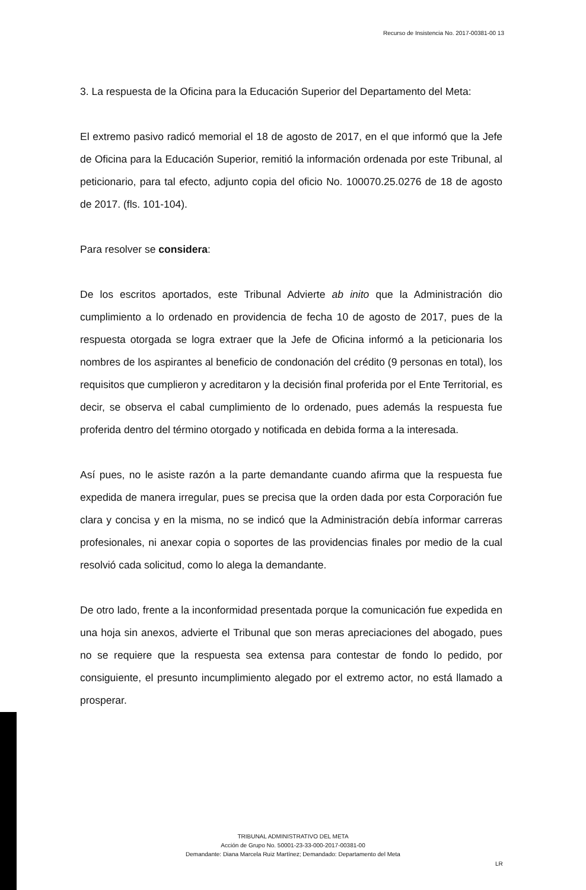Recurso de Insistencia No. 2017-00381-00 13
3. La respuesta de la Oficina para la Educación Superior del Departamento del Meta:
El extremo pasivo radicó memorial el 18 de agosto de 2017, en el que informó que la Jefe de Oficina para la Educación Superior, remitió la información ordenada por este Tribunal, al peticionario, para tal efecto, adjunto copia del oficio No. 100070.25.0276 de 18 de agosto de 2017. (fls. 101-104).
Para resolver se considera:
De los escritos aportados, este Tribunal Advierte ab inito que la Administración dio cumplimiento a lo ordenado en providencia de fecha 10 de agosto de 2017, pues de la respuesta otorgada se logra extraer que la Jefe de Oficina informó a la peticionaria los nombres de los aspirantes al beneficio de condonación del crédito (9 personas en total), los requisitos que cumplieron y acreditaron y la decisión final proferida por el Ente Territorial, es decir, se observa el cabal cumplimiento de lo ordenado, pues además la respuesta fue proferida dentro del término otorgado y notificada en debida forma a la interesada.
Así pues, no le asiste razón a la parte demandante cuando afirma que la respuesta fue expedida de manera irregular, pues se precisa que la orden dada por esta Corporación fue clara y concisa y en la misma, no se indicó que la Administración debía informar carreras profesionales, ni anexar copia o soportes de las providencias finales por medio de la cual resolvió cada solicitud, como lo alega la demandante.
De otro lado, frente a la inconformidad presentada porque la comunicación fue expedida en una hoja sin anexos, advierte el Tribunal que son meras apreciaciones del abogado, pues no se requiere que la respuesta sea extensa para contestar de fondo lo pedido, por consiguiente, el presunto incumplimiento alegado por el extremo actor, no está llamado a prosperar.
TRIBUNAL ADMINISTRATIVO DEL META
Acción de Grupo No. 50001-23-33-000-2017-00381-00
Demandante: Diana Marcela Ruiz Martínez; Demandado: Departamento del Meta
LR